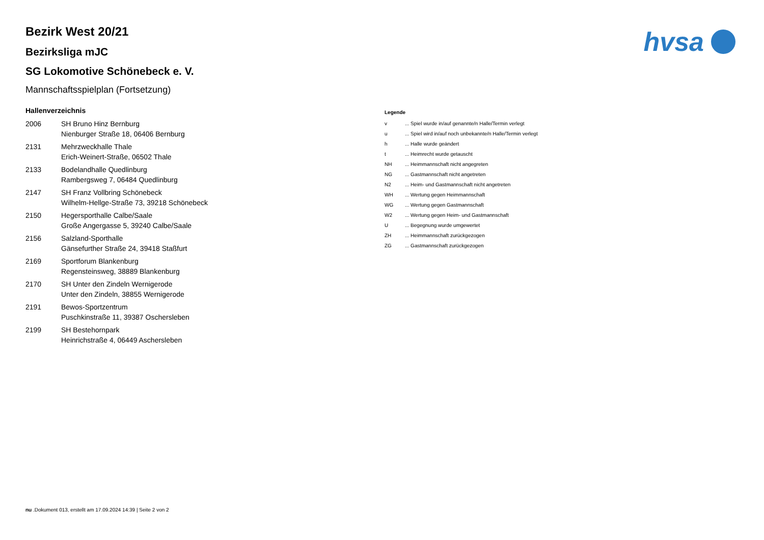hvsa
Bezirk West 20/21
Bezirksliga mJC
SG Lokomotive Schönebeck e. V.
Mannschaftsspielplan (Fortsetzung)
Hallenverzeichnis
| 2006 | SH Bruno Hinz Bernburg Nienburger Straße 18, 06406 Bernburg |
| 2131 | Mehrzweckhalle Thale Erich-Weinert-Straße, 06502 Thale |
| 2133 | Bodelandhalle Quedlinburg Rambergsweg 7, 06484 Quedlinburg |
| 2147 | SH Franz Vollbring Schönebeck Wilhelm-Hellge-Straße 73, 39218 Schönebeck |
| 2150 | Hegersporthalle Calbe/Saale Große Angergasse 5, 39240 Calbe/Saale |
| 2156 | Salzland-Sporthalle Gänsefurther Straße 24, 39418 Staßfurt |
| 2169 | Sportforum Blankenburg Regensteinsweg, 38889 Blankenburg |
| 2170 | SH Unter den Zindeln Wernigerode Unter den Zindeln, 38855 Wernigerode |
| 2191 | Bewos-Sportzentrum Puschkinstraße 11, 39387 Oschersleben |
| 2199 | SH Bestehornpark Heinrichstraße 4, 06449 Aschersleben |
Legende
| v | ... Spiel wurde in/auf genannte/n Halle/Termin verlegt |
| u | ... Spiel wird in/auf noch unbekannte/n Halle/Termin verlegt |
| h | ... Halle wurde geändert |
| t | ... Heimrecht wurde getauscht |
| NH | ... Heimmannschaft nicht angegreten |
| NG | ... Gastmannschaft nicht angetreten |
| N2 | ... Heim- und Gastmannschaft nicht angetreten |
| WH | ... Wertung gegen Heimmannschaft |
| WG | ... Wertung gegen Gastmannschaft |
| W2 | ... Wertung gegen Heim- und Gastmannschaft |
| U | ... Begegnung wurde umgewertet |
| ZH | ... Heimmannschaft zurückgezogen |
| ZG | ... Gastmannschaft zurückgezogen |
nu .Dokument 013, erstellt am 17.09.2024 14:39 | Seite 2 von 2